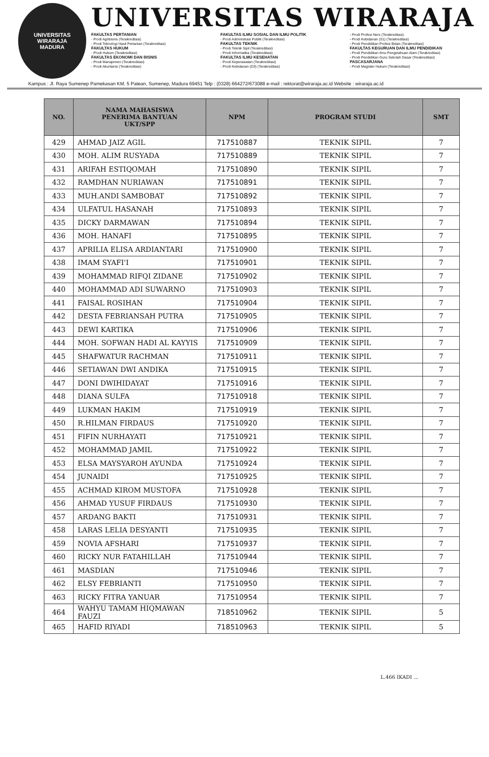UNIVERSITAS WIRARAJA
MADURA
UNIVERSITAS WIRARAJA
FAKULTAS PERTANIAN
- Prodi Agribisnis (Terakreditasi)
- Prodi Teknologi Hasil Pertanian (Terakreditasi)
FAKULTAS HUKUM
- Prodi Hukum (Terakreditasi)
FAKULTAS EKONOMI DAN BISNIS
- Prodi Manajemen (Terakreditasi)
- Prodi Akuntansi (Terakreditasi)
FAKULTAS ILMU SOSIAL DAN ILMU POLITIK
- Prodi Administrasi Publik (Terakreditasi)
FAKULTAS TEKNIK
- Prodi Teknik Sipil (Terakreditasi)
- Prodi Informatika (Terakreditasi)
FAKULTAS ILMU KESEHATAN
- Prodi Keperawatan (Terakreditasi)
- Prodi Kebidanan (D3) (Terakreditasi)
- Prodi Profesi Ners (Terakreditasi)
- Prodi Kebidanan (S1) (Terakreditasi)
- Prodi Pendidikan Profesi Bidan (Terakreditasi)
FAKULTAS KEGURUAN DAN ILMU PENDIDIKAN
- Prodi Pendidikan Ilmu Pengetahuan Alam (Terakreditasi)
- Prodi Pendidikan Guru Sekolah Dasar (Terakreditasi)
PASCASARJANA
- Prodi Magister Hukum (Terakreditasi)
Kampus : Jl. Raya Sumenep Pamekasan KM. 5 Patean, Sumenep, Madura 69451 Telp : (0328) 664272/673088 e-mail : rektorat@wiraraja.ac.id Website : wiraraja.ac.id
| NO. | NAMA MAHASISWA PENERIMA BANTUAN UKT/SPP | NPM | PROGRAM STUDI | SMT |
| --- | --- | --- | --- | --- |
| 429 | AHMAD JAIZ AGIL | 717510887 | TEKNIK SIPIL | 7 |
| 430 | MOH. ALIM RUSYADA | 717510889 | TEKNIK SIPIL | 7 |
| 431 | ARIFAH ESTIQOMAH | 717510890 | TEKNIK SIPIL | 7 |
| 432 | RAMDHAN NURIAWAN | 717510891 | TEKNIK SIPIL | 7 |
| 433 | MUH.ANDI SAMBOBAT | 717510892 | TEKNIK SIPIL | 7 |
| 434 | ULFATUL HASANAH | 717510893 | TEKNIK SIPIL | 7 |
| 435 | DICKY DARMAWAN | 717510894 | TEKNIK SIPIL | 7 |
| 436 | MOH. HANAFI | 717510895 | TEKNIK SIPIL | 7 |
| 437 | APRILIA ELISA ARDIANTARI | 717510900 | TEKNIK SIPIL | 7 |
| 438 | IMAM SYAFI'I | 717510901 | TEKNIK SIPIL | 7 |
| 439 | MOHAMMAD RIFQI ZIDANE | 717510902 | TEKNIK SIPIL | 7 |
| 440 | MOHAMMAD ADI SUWARNO | 717510903 | TEKNIK SIPIL | 7 |
| 441 | FAISAL ROSIHAN | 717510904 | TEKNIK SIPIL | 7 |
| 442 | DESTA FEBRIANSAH PUTRA | 717510905 | TEKNIK SIPIL | 7 |
| 443 | DEWI KARTIKA | 717510906 | TEKNIK SIPIL | 7 |
| 444 | MOH. SOFWAN HADI AL KAYYIS | 717510909 | TEKNIK SIPIL | 7 |
| 445 | SHAFWATUR RACHMAN | 717510911 | TEKNIK SIPIL | 7 |
| 446 | SETIAWAN DWI ANDIKA | 717510915 | TEKNIK SIPIL | 7 |
| 447 | DONI DWIHIDAYAT | 717510916 | TEKNIK SIPIL | 7 |
| 448 | DIANA SULFA | 717510918 | TEKNIK SIPIL | 7 |
| 449 | LUKMAN HAKIM | 717510919 | TEKNIK SIPIL | 7 |
| 450 | R.HILMAN FIRDAUS | 717510920 | TEKNIK SIPIL | 7 |
| 451 | FIFIN NURHAYATI | 717510921 | TEKNIK SIPIL | 7 |
| 452 | MOHAMMAD JAMIL | 717510922 | TEKNIK SIPIL | 7 |
| 453 | ELSA MAYSYAROH AYUNDA | 717510924 | TEKNIK SIPIL | 7 |
| 454 | JUNAIDI | 717510925 | TEKNIK SIPIL | 7 |
| 455 | ACHMAD KIROM MUSTOFA | 717510928 | TEKNIK SIPIL | 7 |
| 456 | AHMAD YUSUF FIRDAUS | 717510930 | TEKNIK SIPIL | 7 |
| 457 | ARDANG BAKTI | 717510931 | TEKNIK SIPIL | 7 |
| 458 | LARAS LELIA DESYANTI | 717510935 | TEKNIK SIPIL | 7 |
| 459 | NOVIA AFSHARI | 717510937 | TEKNIK SIPIL | 7 |
| 460 | RICKY NUR FATAHILLAH | 717510944 | TEKNIK SIPIL | 7 |
| 461 | MASDIAN | 717510946 | TEKNIK SIPIL | 7 |
| 462 | ELSY FEBRIANTI | 717510950 | TEKNIK SIPIL | 7 |
| 463 | RICKY FITRA YANUAR | 717510954 | TEKNIK SIPIL | 7 |
| 464 | WAHYU TAMAM HIQMAWAN FAUZI | 718510962 | TEKNIK SIPIL | 5 |
| 465 | HAFID RIYADI | 718510963 | TEKNIK SIPIL | 5 |
L.466 IKADI ...